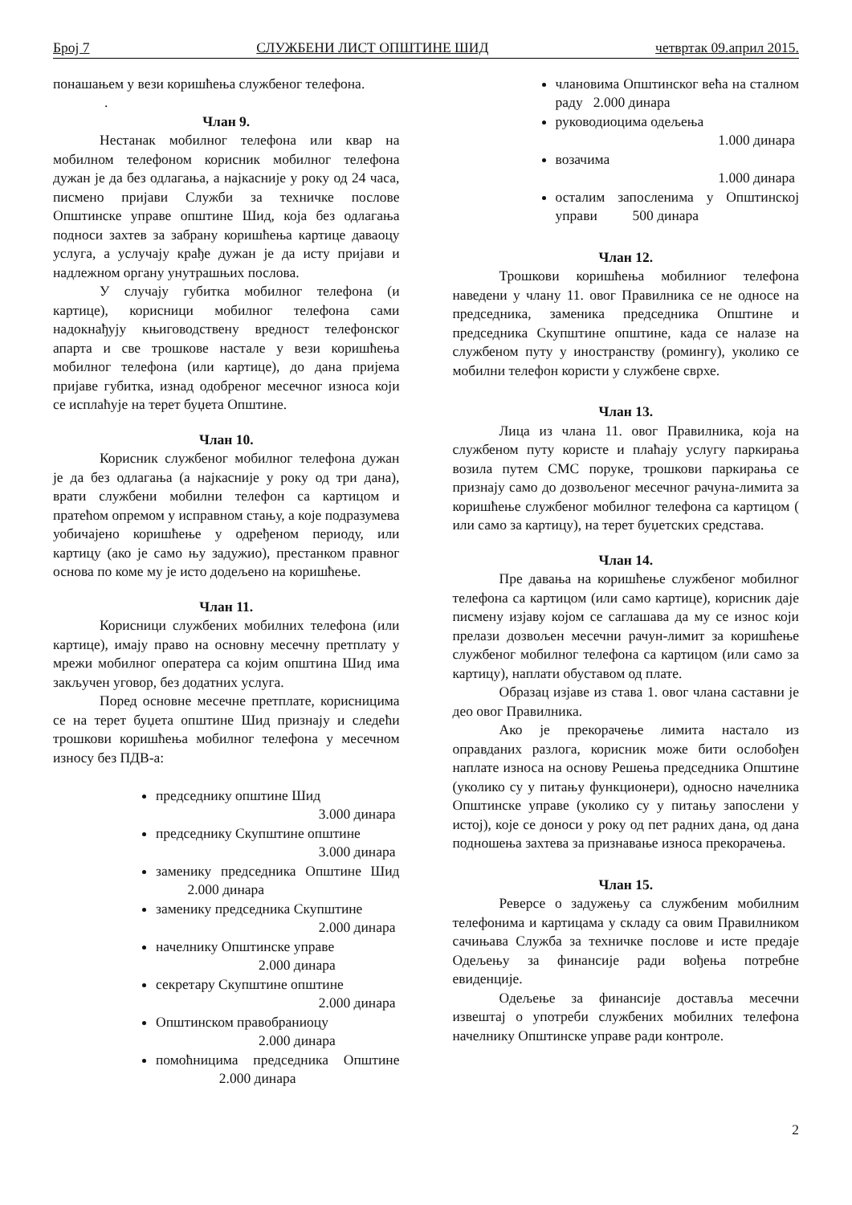Број 7 СЛУЖБЕНИ ЛИСТ ОПШТИНЕ ШИД четвртак 09.април 2015.
понашањем у вези коришћења службеног телефона.
.
Члан 9.
Нестанак мобилног телефона или квар на мобилном телефоном корисник мобилног телефона дужан је да без одлагања, а најкасније у року од 24 часа, писмено пријави Служби за техничке послове Општинске управе општине Шид, која без одлагања подноси захтев за забрану коришћења картице даваоцу услуга, а услучају крађе дужан је да исту пријави и надлежном органу унутрашњих послова.
У случају губитка мобилног телефона (и картице), корисници мобилног телефона сами надокнађују књиговодствену вредност телефонског апарта и све трошкове настале у вези коришћења мобилног телефона (или картице), до дана пријема пријаве губитка, изнад одобреног месечног износа који се исплаћује на терет буџета Општине.
Члан 10.
Корисник службеног мобилног телефона дужан је да без одлагања (а најкасније у року од три дана), врати службени мобилни телефон са картицом и пратећом опремом у исправном стању, а које подразумева уобичајено коришћење у одређеном периоду, или картицу (ако је само њу задужио), престанком правног основа по коме му је исто додељено на коришћење.
Члан 11.
Корисници службених мобилних телефона (или картице), имају право на основну месечну претплату у мрежи мобилног оператера са којим општина Шид има закључен уговор, без додатних услуга.
Поред основне месечне претплате, корисницима се на терет буџета општине Шид признају и следећи трошкови коришћења мобилног телефона у месечном износу без ПДВ-а:
председнику општине Шид
3.000 динара
председнику Скупштине општине
3.000 динара
заменику председника Општине Шид 2.000 динара
заменику председника Скупштине
2.000 динара
начелнику Општинске управе
2.000 динара
секретару Скупштине општине
2.000 динара
Општинском правобраниоцу
2.000 динара
помоћницима председника Општине 2.000 динара
члановима Општинског већа на сталном раду 2.000 динара
руководиоцима одељења
1.000 динара
возачима
1.000 динара
осталим запосленима у Општинској управи 500 динара
Члан 12.
Трошкови коришћења мобилниог телефона наведени у члану 11. овог Правилника се не односе на председника, заменика председника Општине и председника Скупштине општине, када се налазе на службеном путу у иностранству (ромингу), уколико се мобилни телефон користи у службене сврхе.
Члан 13.
Лица из члана 11. овог Правилника, која на службеном путу користе и плаћају услугу паркирања возила путем СМС поруке, трошкови паркирања се признају само до дозвољеног месечног рачуна-лимита за коришћење службеног мобилног телефона са картицом ( или само за картицу), на терет буџетских средстава.
Члан 14.
Пре давања на коришћење службеног мобилног телефона са картицом (или само картице), корисник даје писмену изјаву којом се саглашава да му се износ који прелази дозвољен месечни рачун-лимит за коришћење службеног мобилног телефона са картицом (или само за картицу), наплати обуставом од плате.
Образац изјаве из става 1. овог члана саставни је део овог Правилника.
Ако је прекорачење лимита настало из оправданих разлога, корисник може бити ослобођен наплате износа на основу Решења председника Општине (уколико су у питању функционери), односно начелника Општинске управе (уколико су у питању запослени у истој), које се доноси у року од пет радних дана, од дана подношења захтева за признавање износа прекорачења.
Члан 15.
Реверсе о задужењу са службеним мобилним телефонима и картицама у складу са овим Правилником сачињава Служба за техничке послове и исте предаје Одељењу за финансије ради вођења потребне евиденције.
Одељење за финансије доставља месечни извештај о употреби службених мобилних телефона начелнику Општинске управе ради контроле.
2